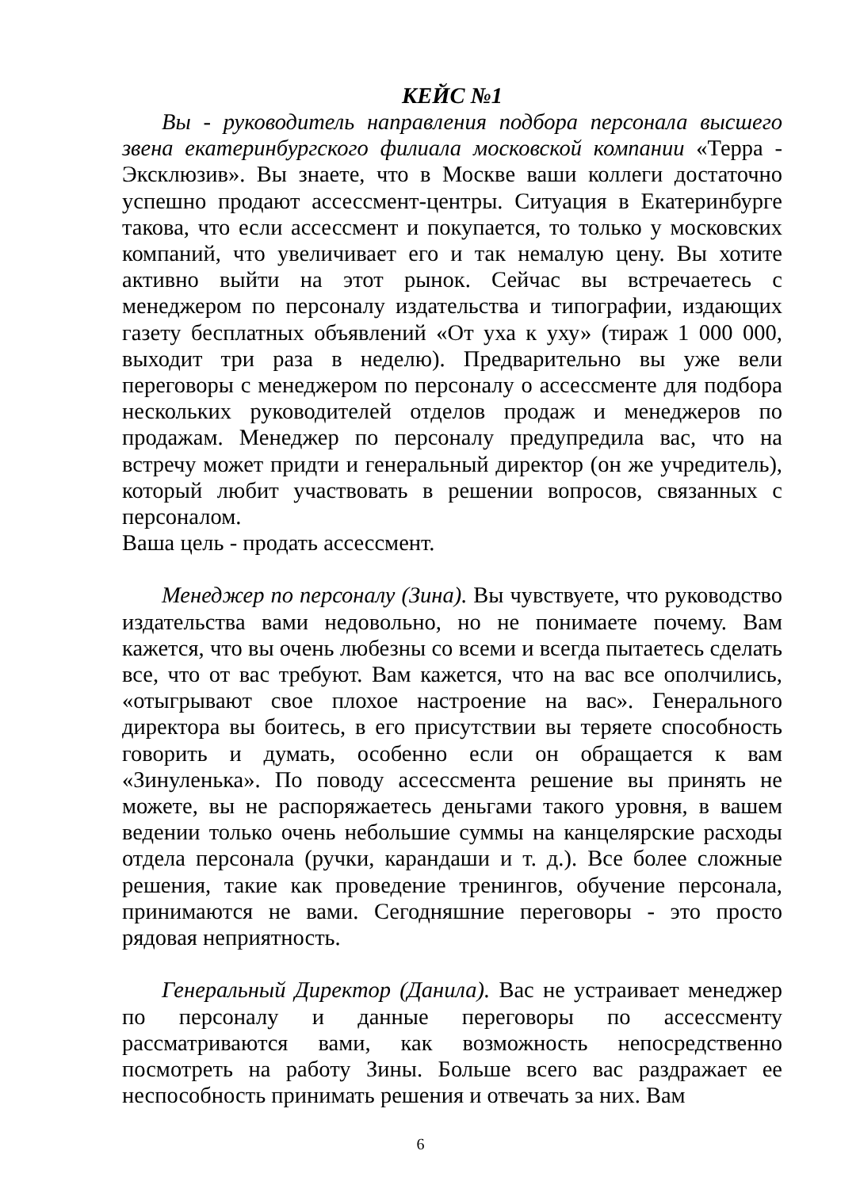КЕЙС №1
Вы - руководитель направления подбора персонала высшего звена екатеринбургского филиала московской компании «Терра - Эксклюзив». Вы знаете, что в Москве ваши коллеги достаточно успешно продают ассессмент-центры. Ситуация в Екатеринбурге такова, что если ассессмент и покупается, то только у московских компаний, что увеличивает его и так немалую цену. Вы хотите активно выйти на этот рынок. Сейчас вы встречаетесь с менеджером по персоналу издательства и типографии, издающих газету бесплатных объявлений «От уха к уху» (тираж 1 000 000, выходит три раза в неделю). Предварительно вы уже вели переговоры с менеджером по персоналу о ассессменте для подбора нескольких руководителей отделов продаж и менеджеров по продажам. Менеджер по персоналу предупредила вас, что на встречу может придти и генеральный директор (он же учредитель), который любит участвовать в решении вопросов, связанных с персоналом.
Ваша цель - продать ассессмент.
Менеджер по персоналу (Зина). Вы чувствуете, что руководство издательства вами недовольно, но не понимаете почему. Вам кажется, что вы очень любезны со всеми и всегда пытаетесь сделать все, что от вас требуют. Вам кажется, что на вас все ополчились, «отыгрывают свое плохое настроение на вас». Генерального директора вы боитесь, в его присутствии вы теряете способность говорить и думать, особенно если он обращается к вам «Зинуленька». По поводу ассессмента решение вы принять не можете, вы не распоряжаетесь деньгами такого уровня, в вашем ведении только очень небольшие суммы на канцелярские расходы отдела персонала (ручки, карандаши и т. д.). Все более сложные решения, такие как проведение тренингов, обучение персонала, принимаются не вами. Сегодняшние переговоры - это просто рядовая неприятность.
Генеральный Директор (Данила). Вас не устраивает менеджер по персоналу и данные переговоры по ассессменту рассматриваются вами, как возможность непосредственно посмотреть на работу Зины. Больше всего вас раздражает ее неспособность принимать решения и отвечать за них. Вам
6